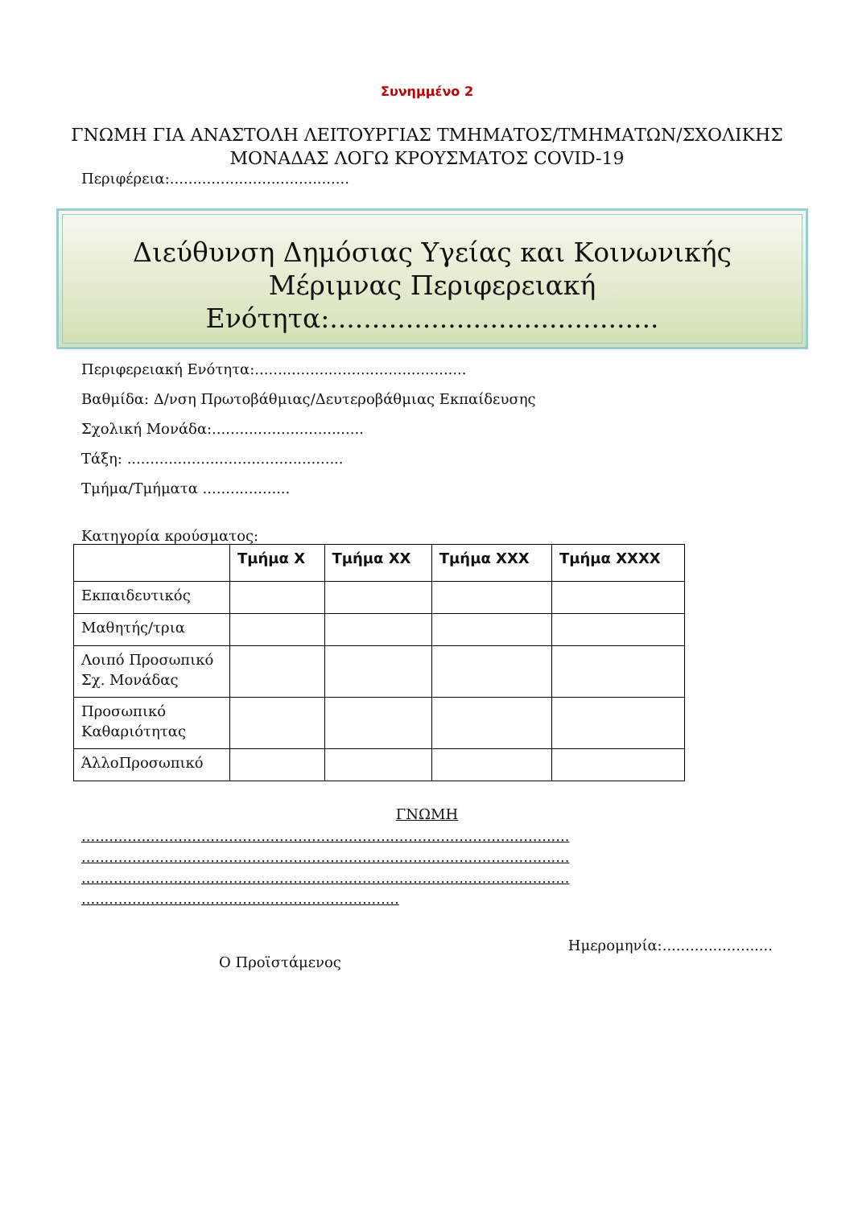Συνημμένο 2
ΓΝΩΜΗ ΓΙΑ ΑΝΑΣΤΟΛΗ ΛΕΙΤΟΥΡΓΙΑΣ ΤΜΗΜΑΤΟΣ/ΤΜΗΜΑΤΩΝ/ΣΧΟΛΙΚΗΣ
ΜΟΝΑΔΑΣ ΛΟΓΩ ΚΡΟΥΣΜΑΤΟΣ COVID-19
Περιφέρεια:.......................................
Διεύθυνση Δημόσιας Υγείας και Κοινωνικής Μέριμνας Περιφερειακή
Ενότητα:.......................................
Περιφερειακή Ενότητα:..............................................
Βαθμίδα: Δ/νση Πρωτοβάθμιας/Δευτεροβάθμιας Εκπαίδευσης
Σχολική Μονάδα:.................................
Τάξη: ...............................................
Τμήμα/Τμήματα ...................
Κατηγορία κρούσματος:
| | Τμήμα Χ | Τμήμα ΧΧ | Τμήμα ΧΧΧ | Τμήμα ΧΧΧΧ |
| --- | --- | --- | --- | --- |
| Εκπαιδευτικός | | | | |
| Μαθητής/τρια | | | | |
| Λοιπό Προσωπικό Σχ. Μονάδας | | | | |
| Προσωπικό Καθαριότητας | | | | |
| ΆλλοΠροσωπικό | | | | |
ΓΝΩΜΗ
..........................................................................................................
..........................................................................................................
..........................................................................................................
.....................................................................
Ημερομηνία:........................
Ο Προϊστάμενος